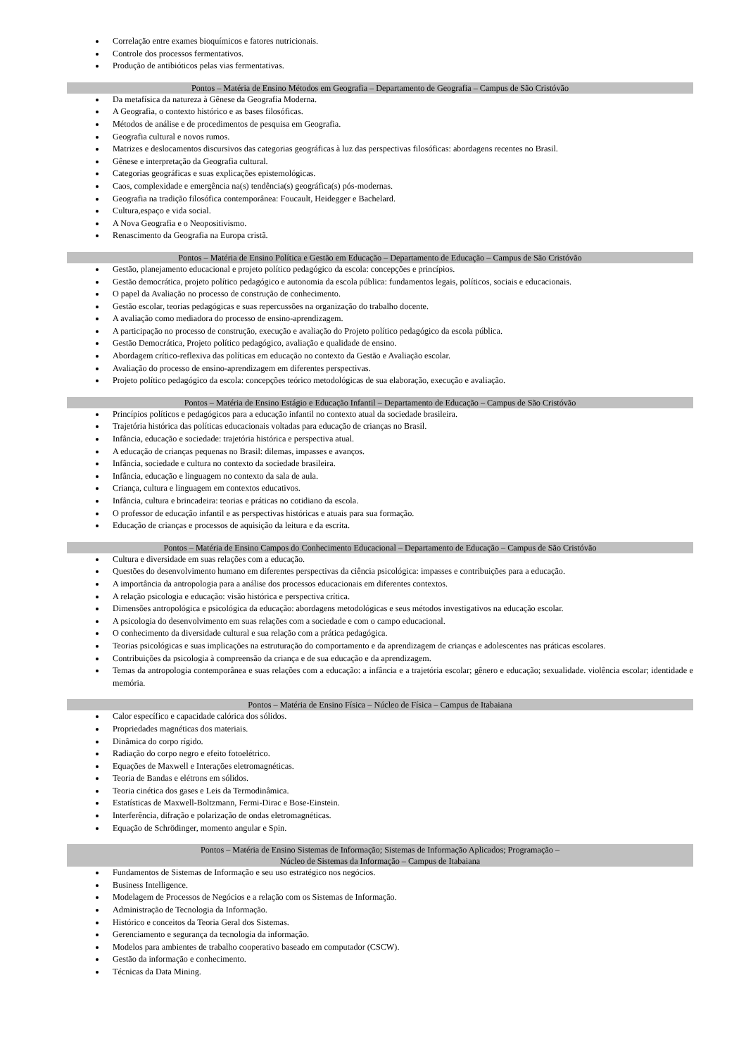Correlação entre exames bioquímicos e fatores nutricionais.
Controle dos processos fermentativos.
Produção de antibióticos pelas vias fermentativas.
Pontos – Matéria de Ensino Métodos em Geografia – Departamento de Geografia – Campus de São Cristóvão
Da metafísica da natureza à Gênese da Geografia Moderna.
A Geografia, o contexto histórico e as bases filosóficas.
Métodos de análise e de procedimentos de pesquisa em Geografia.
Geografia cultural e novos rumos.
Matrizes e deslocamentos discursivos das categorias geográficas à luz das perspectivas filosóficas: abordagens recentes no Brasil.
Gênese e interpretação da Geografia cultural.
Categorias geográficas e suas explicações epistemológicas.
Caos, complexidade e emergência na(s) tendência(s) geográfica(s) pós-modernas.
Geografia na tradição filosófica contemporânea: Foucault, Heidegger e Bachelard.
Cultura,espaço e vida social.
A Nova Geografia e o Neopositivismo.
Renascimento da Geografia na Europa cristã.
Pontos – Matéria de Ensino Política e Gestão em Educação – Departamento de Educação – Campus de São Cristóvão
Gestão, planejamento educacional e projeto político pedagógico da escola: concepções e princípios.
Gestão democrática, projeto político pedagógico e autonomia da escola pública: fundamentos legais, políticos, sociais e educacionais.
O papel da Avaliação no processo de construção de conhecimento.
Gestão escolar, teorias pedagógicas e suas repercussões na organização do trabalho docente.
A avaliação como mediadora do processo de ensino-aprendizagem.
A participação no processo de construção, execução e avaliação do Projeto político pedagógico da escola pública.
Gestão Democrática, Projeto político pedagógico, avaliação e qualidade de ensino.
Abordagem crítico-reflexiva das políticas em educação no contexto da Gestão e Avaliação escolar.
Avaliação do processo de ensino-aprendizagem em diferentes perspectivas.
Projeto político pedagógico da escola: concepções teórico metodológicas de sua elaboração, execução e avaliação.
Pontos – Matéria de Ensino Estágio e Educação Infantil – Departamento de Educação – Campus de São Cristóvão
Princípios políticos e pedagógicos para a educação infantil no contexto atual da sociedade brasileira.
Trajetória histórica das políticas educacionais voltadas para educação de crianças no Brasil.
Infância, educação e sociedade: trajetória histórica e perspectiva atual.
A educação de crianças pequenas no Brasil: dilemas, impasses e avanços.
Infância, sociedade e cultura no contexto da sociedade brasileira.
Infância, educação e linguagem no contexto da sala de aula.
Criança, cultura e linguagem em contextos educativos.
Infância, cultura e brincadeira: teorias e práticas no cotidiano da escola.
O professor de educação infantil e as perspectivas históricas e atuais para sua formação.
Educação de crianças e processos de aquisição da leitura e da escrita.
Pontos – Matéria de Ensino Campos do Conhecimento Educacional – Departamento de Educação – Campus de São Cristóvão
Cultura e diversidade em suas relações com a educação.
Questões do desenvolvimento humano em diferentes perspectivas da ciência psicológica: impasses e contribuições para a educação.
A importância da antropologia para a análise dos processos educacionais em diferentes contextos.
A relação psicologia e educação: visão histórica e perspectiva crítica.
Dimensões antropológica e psicológica da educação: abordagens metodológicas e seus métodos investigativos na educação escolar.
A psicologia do desenvolvimento em suas relações com a sociedade e com o campo educacional.
O conhecimento da diversidade cultural e sua relação com a prática pedagógica.
Teorias psicológicas e suas implicações na estruturação do comportamento e da aprendizagem de crianças e adolescentes nas práticas escolares.
Contribuições da psicologia à compreensão da criança e de sua educação e da aprendizagem.
Temas da antropologia contemporânea e suas relações com a educação: a infância e a trajetória escolar; gênero e educação; sexualidade. violência escolar; identidade e memória.
Pontos – Matéria de Ensino Física – Núcleo de Física – Campus de Itabaiana
Calor específico e capacidade calórica dos sólidos.
Propriedades magnéticas dos materiais.
Dinâmica do corpo rígido.
Radiação do corpo negro e efeito fotoelétrico.
Equações de Maxwell e Interações eletromagnéticas.
Teoria de Bandas e elétrons em sólidos.
Teoria cinética dos gases e Leis da Termodinâmica.
Estatísticas de Maxwell-Boltzmann, Fermi-Dirac e Bose-Einstein.
Interferência, difração e polarização de ondas eletromagnéticas.
Equação de Schrödinger, momento angular e Spin.
Pontos – Matéria de Ensino Sistemas de Informação; Sistemas de Informação Aplicados; Programação –
Núcleo de Sistemas da Informação – Campus de Itabaiana
Fundamentos de Sistemas de Informação e seu uso estratégico nos negócios.
Business Intelligence.
Modelagem de Processos de Negócios e a relação com os Sistemas de Informação.
Administração de Tecnologia da Informação.
Histórico e conceitos da Teoria Geral dos Sistemas.
Gerenciamento e segurança da tecnologia da informação.
Modelos para ambientes de trabalho cooperativo baseado em computador (CSCW).
Gestão da informação e conhecimento.
Técnicas da Data Mining.